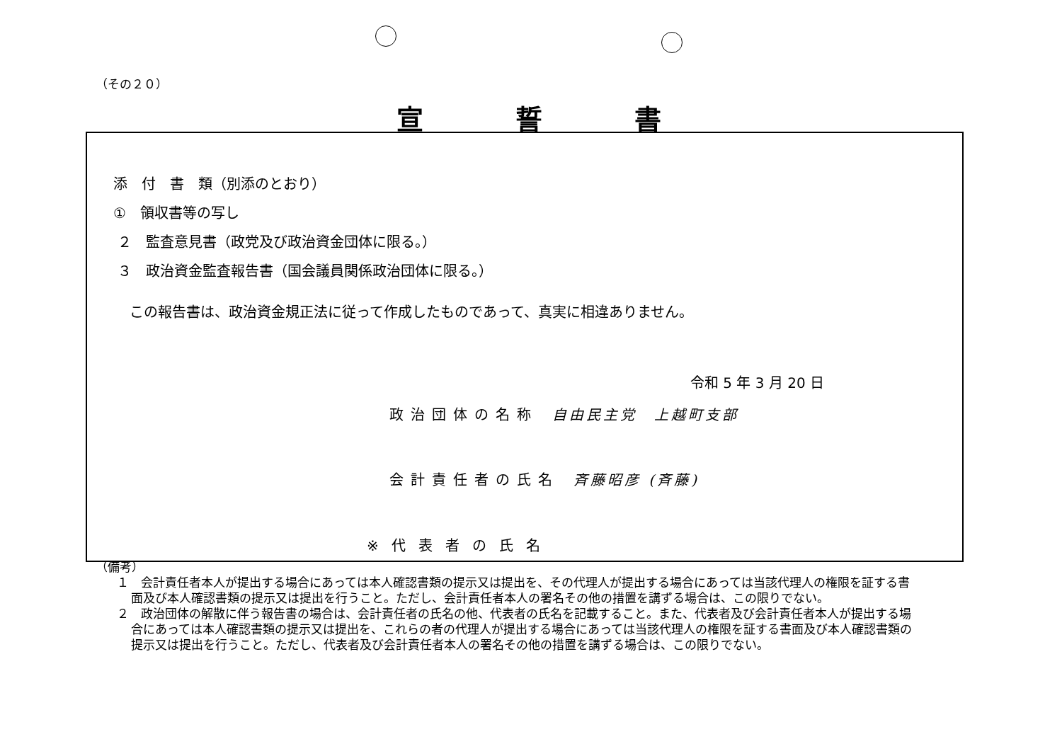（その２０）
宣誓書
添　付　書　類（別添のとおり）
①　領収書等の写し
２　監査意見書（政党及び政治資金団体に限る。）
３　政治資金監査報告書（国会議員関係政治団体に限る。）
この報告書は、政治資金規正法に従って作成したものであって、真実に相違ありません。
令和 5 年 3 月 20 日
政治団体の名称 自由民主党　上越町支部
会計責任者の氏名 斉藤昭彦 (斉藤)
※代表者の氏名
（備考）
１　会計責任者本人が提出する場合にあっては本人確認書類の提示又は提出を、その代理人が提出する場合にあっては当該代理人の権限を証する書面及び本人確認書類の提示又は提出を行うこと。ただし、会計責任者本人の署名その他の措置を講ずる場合は、この限りでない。
２　政治団体の解散に伴う報告書の場合は、会計責任者の氏名の他、代表者の氏名を記載すること。また、代表者及び会計責任者本人が提出する場合にあっては本人確認書類の提示又は提出を、これらの者の代理人が提出する場合にあっては当該代理人の権限を証する書面及び本人確認書類の提示又は提出を行うこと。ただし、代表者及び会計責任者本人の署名その他の措置を講ずる場合は、この限りでない。